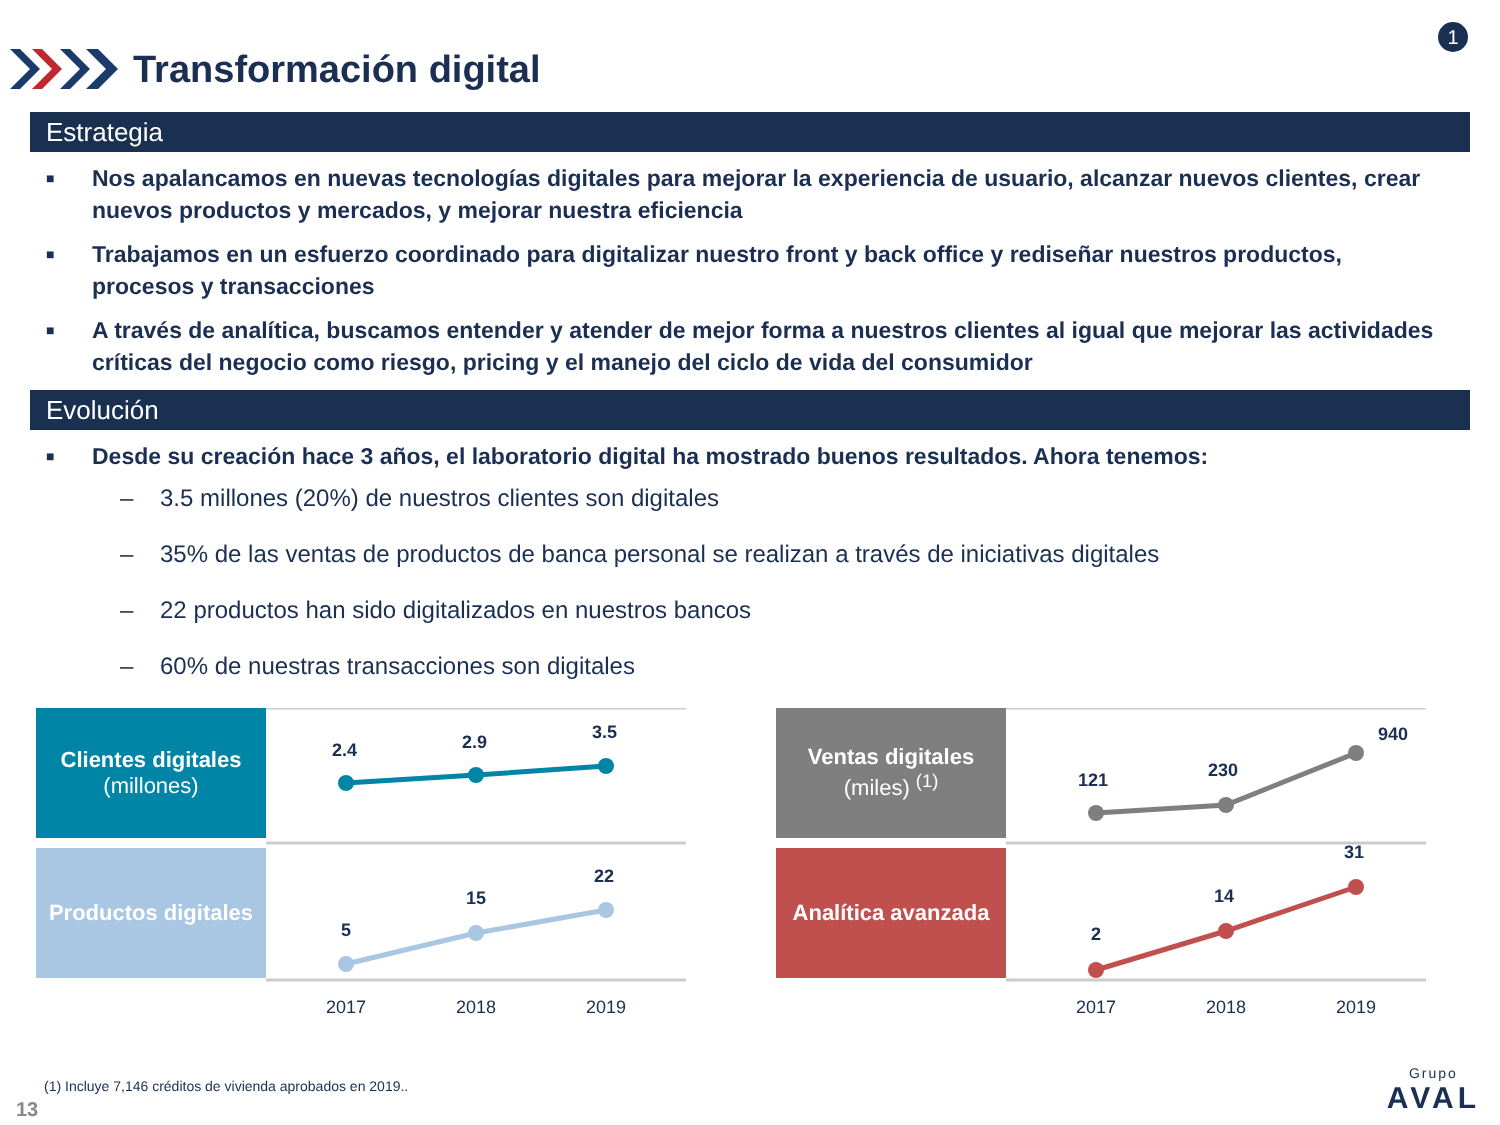1
Transformación digital
Estrategia
■ Nos apalancamos en nuevas tecnologías digitales para mejorar la experiencia de usuario, alcanzar nuevos clientes, crear nuevos productos y mercados, y mejorar nuestra eficiencia
■ Trabajamos en un esfuerzo coordinado para digitalizar nuestro front y back office y rediseñar nuestros productos, procesos y transacciones
■ A través de analítica, buscamos entender y atender de mejor forma a nuestros clientes al igual que mejorar las actividades críticas del negocio como riesgo, pricing y el manejo del ciclo de vida del consumidor
Evolución
■ Desde su creación hace 3 años, el laboratorio digital ha mostrado buenos resultados. Ahora tenemos:
– 3.5 millones (20%) de nuestros clientes son digitales
– 35% de las ventas de productos de banca personal se realizan a través de iniciativas digitales
– 22 productos han sido digitalizados en nuestros bancos
– 60% de nuestras transacciones son digitales
Clientes digitales
(millones)
Productos digitales
2.4
2.9
3.5
5
15
22
2017
2018
2019
Ventas digitales
(miles) <sup>(1)</sup>
Analítica avanzada
121
230
940
2
14
31
2017
2018
2019
(1) Incluye 7,146 créditos de vivienda aprobados en 2019..
13 Grupo
AVAL